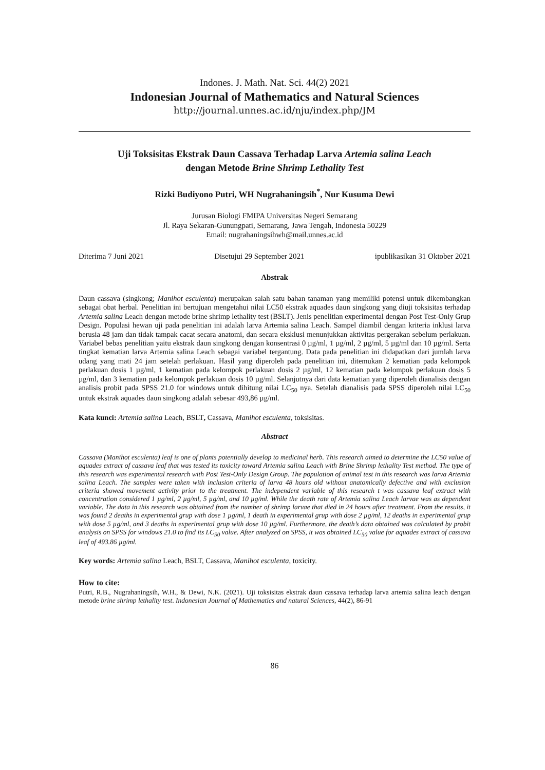Indones. J. Math. Nat. Sci. 44(2) 2021
Indonesian Journal of Mathematics and Natural Sciences
http://journal.unnes.ac.id/nju/index.php/JM
Uji Toksisitas Ekstrak Daun Cassava Terhadap Larva Artemia salina Leach
dengan Metode Brine Shrimp Lethality Test
Rizki Budiyono Putri, WH Nugrahaningsih<sup>*</sup>, Nur Kusuma Dewi
Jurusan Biologi FMIPA Universitas Negeri Semarang
Jl. Raya Sekaran-Gunungpati, Semarang, Jawa Tengah, Indonesia 50229
Email: nugrahaningsihwh@mail.unnes.ac.id
Diterima 7 Juni 2021 Disetujui 29 September 2021 ipublikasikan 31 Oktober 2021
Abstrak
Daun cassava (singkong; Manihot esculenta) merupakan salah satu bahan tanaman yang memiliki potensi untuk dikembangkan sebagai obat herbal. Penelitian ini bertujuan mengetahui nilai LC50 ekstrak aquades daun singkong yang diuji toksisitas terhadap Artemia salina Leach dengan metode brine shrimp lethality test (BSLT). Jenis penelitian experimental dengan Post Test-Only Grup Design. Populasi hewan uji pada penelitian ini adalah larva Artemia salina Leach. Sampel diambil dengan kriteria inklusi larva berusia 48 jam dan tidak tampak cacat secara anatomi, dan secara eksklusi menunjukkan aktivitas pergerakan sebelum perlakuan. Variabel bebas penelitian yaitu ekstrak daun singkong dengan konsentrasi 0 µg/ml, 1 µg/ml, 2 µg/ml, 5 µg/ml dan 10 µg/ml. Serta tingkat kematian larva Artemia salina Leach sebagai variabel tergantung. Data pada penelitian ini didapatkan dari jumlah larva udang yang mati 24 jam setelah perlakuan. Hasil yang diperoleh pada penelitian ini, ditemukan 2 kematian pada kelompok perlakuan dosis 1 µg/ml, 1 kematian pada kelompok perlakuan dosis 2 µg/ml, 12 kematian pada kelompok perlakuan dosis 5 µg/ml, dan 3 kematian pada kelompok perlakuan dosis 10 µg/ml. Selanjutnya dari data kematian yang diperoleh dianalisis dengan analisis probit pada SPSS 21.0 for windows untuk dihitung nilai LC<sub>50</sub> nya. Setelah dianalisis pada SPSS diperoleh nilai LC<sub>50</sub> untuk ekstrak aquades daun singkong adalah sebesar 493,86 µg/ml.
Kata kunci: Artemia salina Leach, BSLT, Cassava, Manihot esculenta, toksisitas.
Abstract
Cassava (Manihot esculenta) leaf is one of plants potentially develop to medicinal herb. This research aimed to determine the LC50 value of aquades extract of cassava leaf that was tested its toxicity toward Artemia salina Leach with Brine Shrimp lethality Test method. The type of this research was experimental research with Post Test-Only Design Group. The population of animal test in this research was larva Artemia salina Leach. The samples were taken with inclusion criteria of larva 48 hours old without anatomically defective and with exclusion criteria showed movement activity prior to the treatment. The independent variable of this research t was cassava leaf extract with concentration considered 1 µg/ml, 2 µg/ml, 5 µg/ml, and 10 µg/ml. While the death rate of Artemia salina Leach larvae was as dependent variable. The data in this research was obtained from the number of shrimp larvae that died in 24 hours after treatment. From the results, it was found 2 deaths in experimental grup with dose 1 µg/ml, 1 death in experimental grup with dose 2 µg/ml, 12 deaths in experimental grup with dose 5 µg/ml, and 3 deaths in experimental grup with dose 10 µg/ml. Furthermore, the death’s data obtained was calculated by probit analysis on SPSS for windows 21.0 to find its LC<sub>50</sub> value. After analyzed on SPSS, it was obtained LC<sub>50</sub> value for aquades extract of cassava leaf of 493.86 µg/ml.
Key words: Artemia salina Leach, BSLT, Cassava, Manihot esculenta, toxicity.
How to cite:
Putri, R.B., Nugrahaningsih, W.H., & Dewi, N.K. (2021). Uji toksisitas ekstrak daun cassava terhadap larva artemia salina leach dengan metode brine shrimp lethality test. Indonesian Journal of Mathematics and natural Sciences, 44(2), 86-91
86